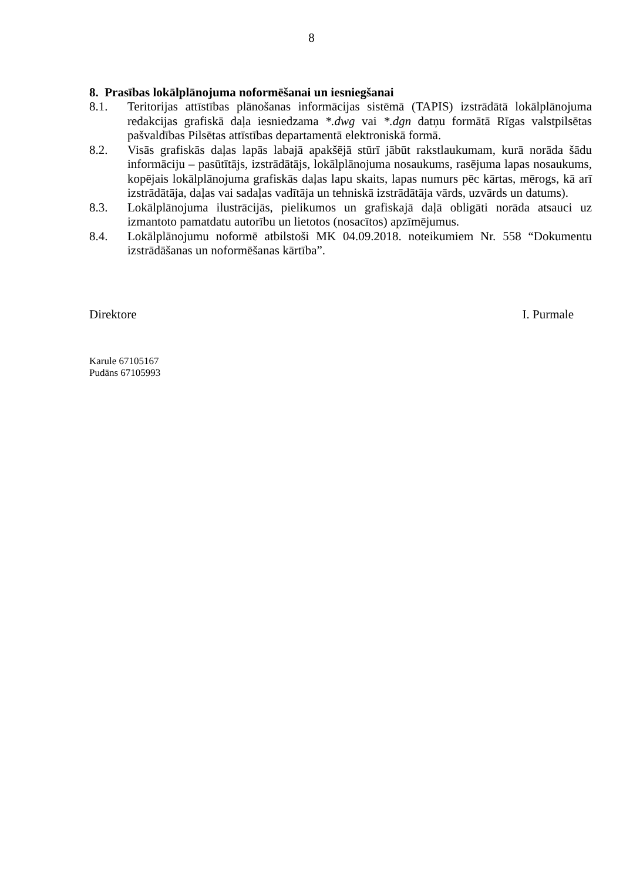8
8. Prasības lokālplānojuma noformēšanai un iesniegšanai
8.1. Teritorijas attīstības plānošanas informācijas sistēmā (TAPIS) izstrādātā lokālplānojuma redakcijas grafiskā daļa iesniedzama *.dwg vai *.dgn datņu formātā Rīgas valstpilsētas pašvaldības Pilsētas attīstības departamentā elektroniskā formā.
8.2. Visās grafiskās daļas lapās labajā apakšējā stūrī jābūt rakstlaukumam, kurā norāda šādu informāciju – pasūtītājs, izstrādātājs, lokālplānojuma nosaukums, rasējuma lapas nosaukums, kopējais lokālplānojuma grafiskās daļas lapu skaits, lapas numurs pēc kārtas, mērogs, kā arī izstrādātāja, daļas vai sadaļas vadītāja un tehniskā izstrādātāja vārds, uzvārds un datums).
8.3. Lokālplānojuma ilustrācijās, pielikumos un grafiskajā daļā obligāti norāda atsauci uz izmantoto pamatdatu autorību un lietotos (nosacītos) apzīmējumus.
8.4. Lokālplānojumu noformē atbilstoši MK 04.09.2018. noteikumiem Nr. 558 “Dokumentu izstrādāšanas un noformēšanas kārtība”.
Direktore I. Purmale
Karule 67105167
Pudāns 67105993